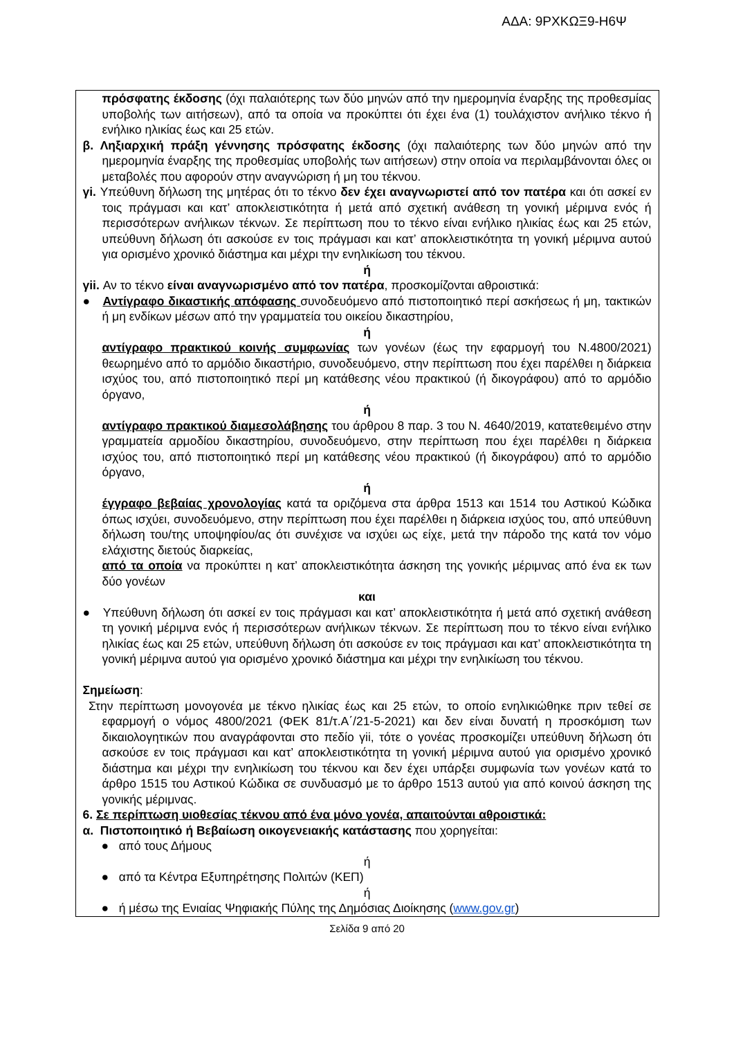ΑΔΑ: 9ΡΧΚΩΞ9-Η6Ψ
πρόσφατης έκδοσης (όχι παλαιότερης των δύο μηνών από την ημερομηνία έναρξης της προθεσμίας υποβολής των αιτήσεων), από τα οποία να προκύπτει ότι έχει ένα (1) τουλάχιστον ανήλικο τέκνο ή ενήλικο ηλικίας έως και 25 ετών.
β. Ληξιαρχική πράξη γέννησης πρόσφατης έκδοσης (όχι παλαιότερης των δύο μηνών από την ημερομηνία έναρξης της προθεσμίας υποβολής των αιτήσεων) στην οποία να περιλαμβάνονται όλες οι μεταβολές που αφορούν στην αναγνώριση ή μη του τέκνου.
γi. Υπεύθυνη δήλωση της μητέρας ότι το τέκνο δεν έχει αναγνωριστεί από τον πατέρα και ότι ασκεί εν τοις πράγμασι και κατ’ αποκλειστικότητα ή μετά από σχετική ανάθεση τη γονική μέριμνα ενός ή περισσότερων ανήλικων τέκνων. Σε περίπτωση που το τέκνο είναι ενήλικο ηλικίας έως και 25 ετών, υπεύθυνη δήλωση ότι ασκούσε εν τοις πράγμασι και κατ’ αποκλειστικότητα τη γονική μέριμνα αυτού για ορισμένο χρονικό διάστημα και μέχρι την ενηλικίωση του τέκνου.
ή
γii. Αν το τέκνο είναι αναγνωρισμένο από τον πατέρα, προσκομίζονται αθροιστικά:
● Αντίγραφο δικαστικής απόφασης συνοδευόμενο από πιστοποιητικό περί ασκήσεως ή μη, τακτικών ή μη ενδίκων μέσων από την γραμματεία του οικείου δικαστηρίου,
ή
αντίγραφο πρακτικού κοινής συμφωνίας των γονέων (έως την εφαρμογή του Ν.4800/2021) θεωρημένο από το αρμόδιο δικαστήριο, συνοδευόμενο, στην περίπτωση που έχει παρέλθει η διάρκεια ισχύος του, από πιστοποιητικό περί μη κατάθεσης νέου πρακτικού (ή δικογράφου) από το αρμόδιο όργανο,
ή
αντίγραφο πρακτικού διαμεσολάβησης του άρθρου 8 παρ. 3 του Ν. 4640/2019, κατατεθειμένο στην γραμματεία αρμοδίου δικαστηρίου, συνοδευόμενο, στην περίπτωση που έχει παρέλθει η διάρκεια ισχύος του, από πιστοποιητικό περί μη κατάθεσης νέου πρακτικού (ή δικογράφου) από το αρμόδιο όργανο,
ή
έγγραφο βεβαίας χρονολογίας κατά τα οριζόμενα στα άρθρα 1513 και 1514 του Αστικού Κώδικα όπως ισχύει, συνοδευόμενο, στην περίπτωση που έχει παρέλθει η διάρκεια ισχύος του, από υπεύθυνη δήλωση του/της υποψηφίου/ας ότι συνέχισε να ισχύει ως είχε, μετά την πάροδο της κατά τον νόμο ελάχιστης διετούς διαρκείας,
από τα οποία να προκύπτει η κατ’ αποκλειστικότητα άσκηση της γονικής μέριμνας από ένα εκ των δύο γονέων
και
● Υπεύθυνη δήλωση ότι ασκεί εν τοις πράγμασι και κατ’ αποκλειστικότητα ή μετά από σχετική ανάθεση τη γονική μέριμνα ενός ή περισσότερων ανήλικων τέκνων. Σε περίπτωση που το τέκνο είναι ενήλικο ηλικίας έως και 25 ετών, υπεύθυνη δήλωση ότι ασκούσε εν τοις πράγμασι και κατ’ αποκλειστικότητα τη γονική μέριμνα αυτού για ορισμένο χρονικό διάστημα και μέχρι την ενηλικίωση του τέκνου.
Σημείωση:
Στην περίπτωση μονογονέα με τέκνο ηλικίας έως και 25 ετών, το οποίο ενηλικιώθηκε πριν τεθεί σε εφαρμογή ο νόμος 4800/2021 (ΦΕΚ 81/τ.Α΄/21-5-2021) και δεν είναι δυνατή η προσκόμιση των δικαιολογητικών που αναγράφονται στο πεδίο γii, τότε ο γονέας προσκομίζει υπεύθυνη δήλωση ότι ασκούσε εν τοις πράγμασι και κατ’ αποκλειστικότητα τη γονική μέριμνα αυτού για ορισμένο χρονικό διάστημα και μέχρι την ενηλικίωση του τέκνου και δεν έχει υπάρξει συμφωνία των γονέων κατά το άρθρο 1515 του Αστικού Κώδικα σε συνδυασμό με το άρθρο 1513 αυτού για από κοινού άσκηση της γονικής μέριμνας.
6. Σε περίπτωση υιοθεσίας τέκνου από ένα μόνο γονέα, απαιτούνται αθροιστικά:
α. Πιστοποιητικό ή Βεβαίωση οικογενειακής κατάστασης που χορηγείται:
● από τους Δήμους
ή
● από τα Κέντρα Εξυπηρέτησης Πολιτών (ΚΕΠ)
ή
● ή μέσω της Ενιαίας Ψηφιακής Πύλης της Δημόσιας Διοίκησης (www.gov.gr)
Σελίδα 9 από 20